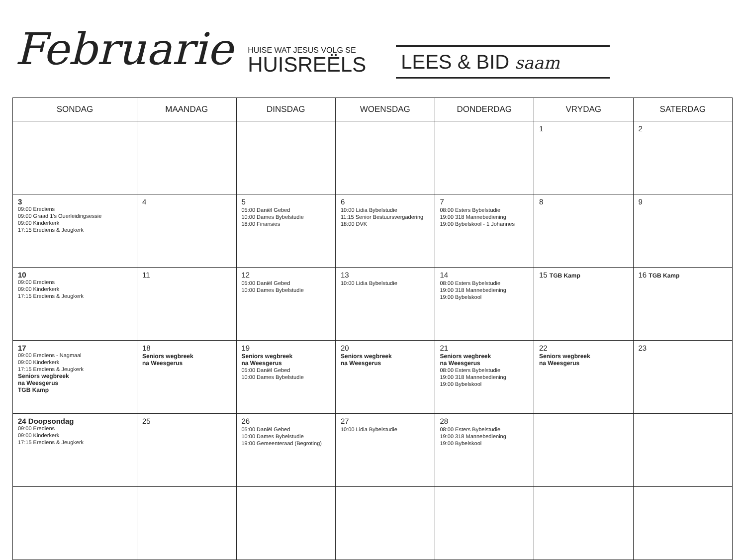Februarie
HUISE WAT JESUS VOLG SE
HUISREËLS
LEES & BID saam
| SONDAG | MAANDAG | DINSDAG | WOENSDAG | DONDERDAG | VRYDAG | SATERDAG |
| --- | --- | --- | --- | --- | --- | --- |
| | | | | | 1 | 2 |
| 3 09:00 Erediens 09:00 Graad 1's Ouerleidingsessie 09:00 Kinderkerk 17:15 Erediens & Jeugkerk | 4 | 5 05:00 Daniël Gebed 10:00 Dames Bybelstudie 18:00 Finansies | 6 10:00 Lidia Bybelstudie 11:15 Senior Bestuursvergadering 18:00 DVK | 7 08:00 Esters Bybelstudie 19:00 318 Mannebediening 19:00 Bybelskool - 1 Johannes | 8 | 9 |
| 10 09:00 Erediens 09:00 Kinderkerk 17:15 Erediens & Jeugkerk | 11 | 12 05:00 Daniël Gebed 10:00 Dames Bybelstudie | 13 10:00 Lidia Bybelstudie | 14 08:00 Esters Bybelstudie 19:00 318 Mannebediening 19:00 Bybelskool | 15 TGB Kamp | 16 TGB Kamp |
| 17 09:00 Erediens - Nagmaal 09:00 Kinderkerk 17:15 Erediens & Jeugkerk Seniors wegbreek na Weesgerus TGB Kamp | 18 Seniors wegbreek na Weesgerus | 19 Seniors wegbreek na Weesgerus 05:00 Daniël Gebed 10:00 Dames Bybelstudie | 20 Seniors wegbreek na Weesgerus | 21 Seniors wegbreek na Weesgerus 08:00 Esters Bybelstudie 19:00 318 Mannebediening 19:00 Bybelskool | 22 Seniors wegbreek na Weesgerus | 23 |
| 24 Doopsondag 09:00 Erediens 09:00 Kinderkerk 17:15 Erediens & Jeugkerk | 25 | 26 05:00 Daniël Gebed 10:00 Dames Bybelstudie 19:00 Gemeenteraad (Begroting) | 27 10:00 Lidia Bybelstudie | 28 08:00 Esters Bybelstudie 19:00 318 Mannebediening 19:00 Bybelskool | | |